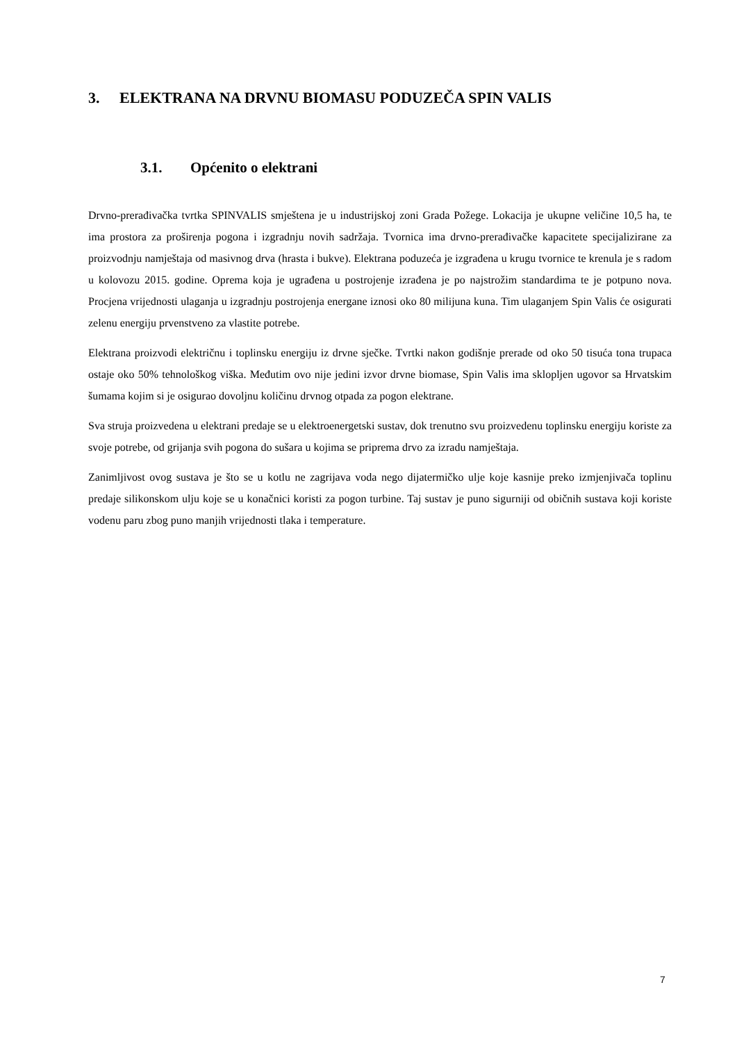3. ELEKTRANA NA DRVNU BIOMASU PODUZEČA SPIN VALIS
3.1. Općenito o elektrani
Drvno-prerađivačka tvrtka SPINVALIS smještena je u industrijskoj zoni Grada Požege. Lokacija je ukupne veličine 10,5 ha, te ima prostora za proširenja pogona i izgradnju novih sadržaja. Tvornica ima drvno-prerađivačke kapacitete specijalizirane za proizvodnju namještaja od masivnog drva (hrasta i bukve). Elektrana poduzeća je izgrađena u krugu tvornice te krenula je s radom u kolovozu 2015. godine. Oprema koja je ugrađena u postrojenje izrađena je po najstrožim standardima te je potpuno nova. Procjena vrijednosti ulaganja u izgradnju postrojenja energane iznosi oko 80 milijuna kuna. Tim ulaganjem Spin Valis će osigurati zelenu energiju prvenstveno za vlastite potrebe.
Elektrana proizvodi električnu i toplinsku energiju iz drvne sječke. Tvrtki nakon godišnje prerade od oko 50 tisuća tona trupaca ostaje oko 50% tehnološkog viška. Međutim ovo nije jedini izvor drvne biomase, Spin Valis ima sklopljen ugovor sa Hrvatskim šumama kojim si je osigurao dovoljnu količinu drvnog otpada za pogon elektrane.
Sva struja proizvedena u elektrani predaje se u elektroenergetski sustav, dok trenutno svu proizvedenu toplinsku energiju koriste za svoje potrebe, od grijanja svih pogona do sušara u kojima se priprema drvo za izradu namještaja.
Zanimljivost ovog sustava je što se u kotlu ne zagrijava voda nego dijatermičko ulje koje kasnije preko izmjenjivača toplinu predaje silikonskom ulju koje se u konačnici koristi za pogon turbine. Taj sustav je puno sigurniji od običnih sustava koji koriste vodenu paru zbog puno manjih vrijednosti tlaka i temperature.
7